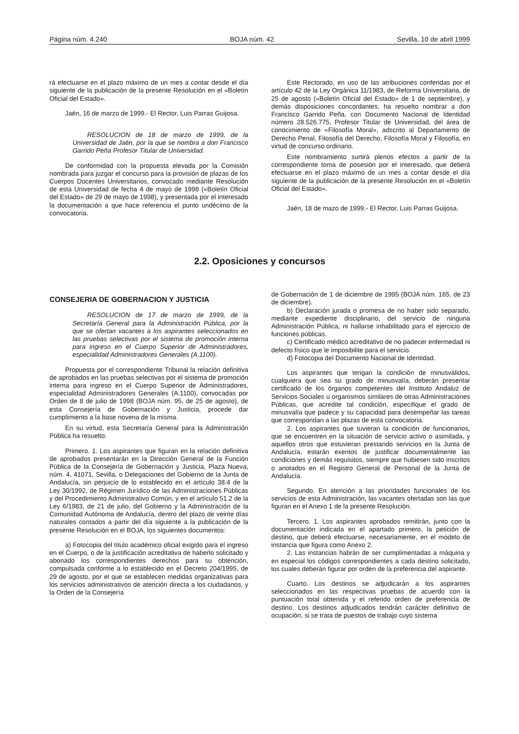Página núm. 4.240 BOJA núm. 42 Sevilla, 10 de abril 1999
rá efectuarse en el plazo máximo de un mes a contar desde el día siguiente de la publicación de la presente Resolución en el «Boletín Oficial del Estado».
Jaén, 16 de marzo de 1999.- El Rector, Luis Parras Guijosa.
RESOLUCION de 18 de marzo de 1999, de la Universidad de Jaén, por la que se nombra a don Francisco Garrido Peña Profesor Titular de Universidad.
De conformidad con la propuesta elevada por la Comisión nombrada para juzgar el concurso para la provisión de plazas de los Cuerpos Docentes Universitarios, convocado mediante Resolución de esta Universidad de fecha 4 de mayo de 1998 («Boletín Oficial del Estado» de 29 de mayo de 1998), y presentada por el interesado la documentación a que hace referencia el punto undécimo de la convocatoria.
Este Rectorado, en uso de las atribuciones conferidas por el artículo 42 de la Ley Orgánica 11/1983, de Reforma Universitaria, de 25 de agosto («Boletín Oficial del Estado» de 1 de septiembre), y demás disposiciones concordantes, ha resuelto nombrar a don Francisco Garrido Peña, con Documento Nacional de Identidad número 28.526.775, Profesor Titular de Universidad, del área de conocimiento de «Filosofía Moral», adscrito al Departamento de Derecho Penal, Filosofía del Derecho, Filosofía Moral y Filosofía, en virtud de concurso ordinario.
Este nombramiento surtirá plenos efectos a partir de la correspondiente toma de posesión por el interesado, que deberá efectuarse en el plazo máximo de un mes a contar desde el día siguiente de la publicación de la presente Resolución en el «Boletín Oficial del Estado».
Jaén, 18 de mazo de 1999.- El Rector, Luis Parras Guijosa.
2.2. Oposiciones y concursos
CONSEJERIA DE GOBERNACION Y JUSTICIA
RESOLUCION de 17 de marzo de 1999, de la Secretaría General para la Administración Pública, por la que se ofertan vacantes a los aspirantes seleccionados en las pruebas selectivas por el sistema de promoción interna para ingreso en el Cuerpo Superior de Administradores, especialidad Administradores Generales (A.1100).
Propuesta por el correspondiente Tribunal la relación definitiva de aprobados en las pruebas selectivas por el sistema de promoción interna para ingreso en el Cuerpo Superior de Administradores, especialidad Administradores Generales (A.1100), convocadas por Orden de 8 de julio de 1998 (BOJA núm. 95, de 25 de agosto), de esta Consejería de Gobernación y Justicia, procede dar cumplimiento a la base novena de la misma.
En su virtud, esta Secretaría General para la Administración Pública ha resuelto:
Primero. 1. Los aspirantes que figuran en la relación definitiva de aprobados presentarán en la Dirección General de la Función Pública de la Consejería de Gobernación y Justicia, Plaza Nueva, núm. 4, 41071, Sevilla, o Delegaciones del Gobierno de la Junta de Andalucía, sin perjuicio de lo establecido en el artículo 38.4 de la Ley 30/1992, de Régimen Jurídico de las Administraciones Públicas y del Procedimiento Administrativo Común, y en el artículo 51.2 de la Ley 6/1983, de 21 de julio, del Gobierno y la Administración de la Comunidad Autónoma de Andalucía, dentro del plazo de veinte días naturales contados a partir del día siguiente a la publicación de la presente Resolución en el BOJA, los siguientes documentos:
a) Fotocopia del título académico oficial exigido para el ingreso en el Cuerpo, o de la justificación acreditativa de haberlo solicitado y abonado los correspondientes derechos para su obtención, compulsada conforme a lo establecido en el Decreto 204/1995, de 29 de agosto, por el que se establecen medidas organizativas para los servicios administrativos de atención directa a los ciudadanos, y la Orden de la Consejería
de Gobernación de 1 de diciembre de 1995 (BOJA núm. 165, de 23 de diciembre).
b) Declaración jurada o promesa de no haber sido separado, mediante expediente disciplinario, del servicio de ninguna Administración Pública, ni hallarse inhabilitado para el ejercicio de funciones públicas.
c) Certificado médico acreditativo de no padecer enfermedad ni defecto físico que le imposibilite para el servicio.
d) Fotocopia del Documento Nacional de Identidad.
Los aspirantes que tengan la condición de minusválidos, cualquiera que sea su grado de minusvalía, deberán presentar certificado de los órganos competentes del Instituto Andaluz de Servicios Sociales u organismos similares de otras Administraciones Públicas, que acredite tal condición, especifique el grado de minusvalía que padece y su capacidad para desempeñar las tareas que correspondan a las plazas de esta convocatoria.
2. Los aspirantes que tuvieran la condición de funcionarios, que se encuentren en la situación de servicio activo o asimilada, y aquellos otros que estuvieran prestando servicios en la Junta de Andalucía, estarán exentos de justificar documentalmente las condiciones y demás requisitos, siempre que hubiesen sido inscritos o anotados en el Registro General de Personal de la Junta de Andalucía.
Segundo. En atención a las prioridades funcionales de los servicios de esta Administración, las vacantes ofertadas son las que figuran en el Anexo 1 de la presente Resolución.
Tercero. 1. Los aspirantes aprobados remitirán, junto con la documentación indicada en el apartado primero, la petición de destino, que deberá efectuarse, necesariamente, en el modelo de instancia que figura como Anexo 2.
2. Las instancias habrán de ser cumplimentadas a máquina y en especial los códigos correspondientes a cada destino solicitado, los cuales deberán figurar por orden de la preferencia del aspirante.
Cuarto. Los destinos se adjudicarán a los aspirantes seleccionados en las respectivas pruebas de acuerdo con la puntuación total obtenida y el referido orden de preferencia de destino. Los destinos adjudicados tendrán carácter definitivo de ocupación, si se trata de puestos de trabajo cuyo sistema